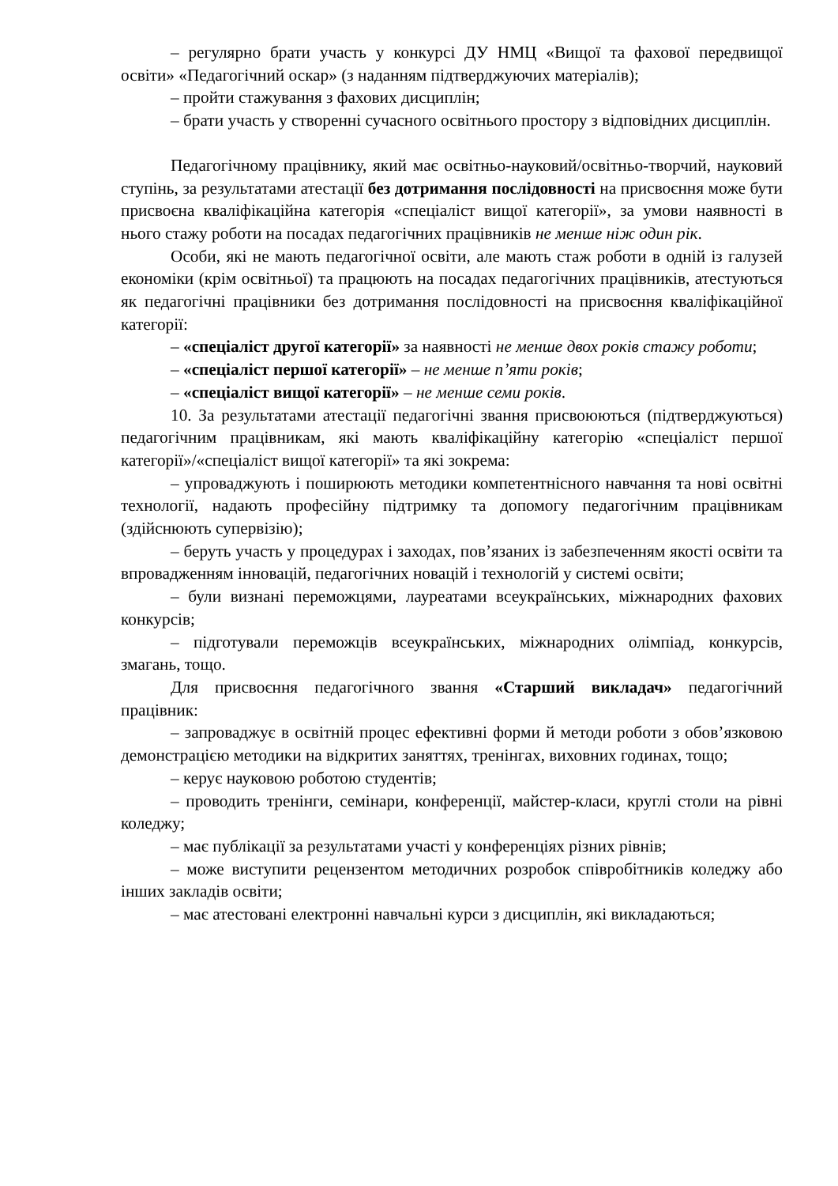– регулярно брати участь у конкурсі ДУ НМЦ «Вищої та фахової передвищої освіти» «Педагогічний оскар» (з наданням підтверджуючих матеріалів);
– пройти стажування з фахових дисциплін;
– брати участь у створенні сучасного освітнього простору з відповідних дисциплін.
Педагогічному працівнику, який має освітньо-науковий/освітньо-творчий, науковий ступінь, за результатами атестації без дотримання послідовності на присвоєння може бути присвоєна кваліфікаційна категорія «спеціаліст вищої категорії», за умови наявності в нього стажу роботи на посадах педагогічних працівників не менше ніж один рік.
Особи, які не мають педагогічної освіти, але мають стаж роботи в одній із галузей економіки (крім освітньої) та працюють на посадах педагогічних працівників, атестуються як педагогічні працівники без дотримання послідовності на присвоєння кваліфікаційної категорії:
– «спеціаліст другої категорії» за наявності не менше двох років стажу роботи;
– «спеціаліст першої категорії» – не менше п’яти років;
– «спеціаліст вищої категорії» – не менше семи років.
10. За результатами атестації педагогічні звання присвоюються (підтверджуються) педагогічним працівникам, які мають кваліфікаційну категорію «спеціаліст першої категорії»/«спеціаліст вищої категорії» та які зокрема:
– упроваджують і поширюють методики компетентнісного навчання та нові освітні технології, надають професійну підтримку та допомогу педагогічним працівникам (здійснюють супервізію);
– беруть участь у процедурах і заходах, пов’язаних із забезпеченням якості освіти та впровадженням інновацій, педагогічних новацій і технологій у системі освіти;
– були визнані переможцями, лауреатами всеукраїнських, міжнародних фахових конкурсів;
– підготували переможців всеукраїнських, міжнародних олімпіад, конкурсів, змагань, тощо.
Для присвоєння педагогічного звання «Старший викладач» педагогічний працівник:
– запроваджує в освітній процес ефективні форми й методи роботи з обов’язковою демонстрацією методики на відкритих заняттях, тренінгах, виховних годинах, тощо;
– керує науковою роботою студентів;
– проводить тренінги, семінари, конференції, майстер-класи, круглі столи на рівні коледжу;
– має публікації за результатами участі у конференціях різних рівнів;
– може виступити рецензентом методичних розробок співробітників коледжу або інших закладів освіти;
– має атестовані електронні навчальні курси з дисциплін, які викладаються;